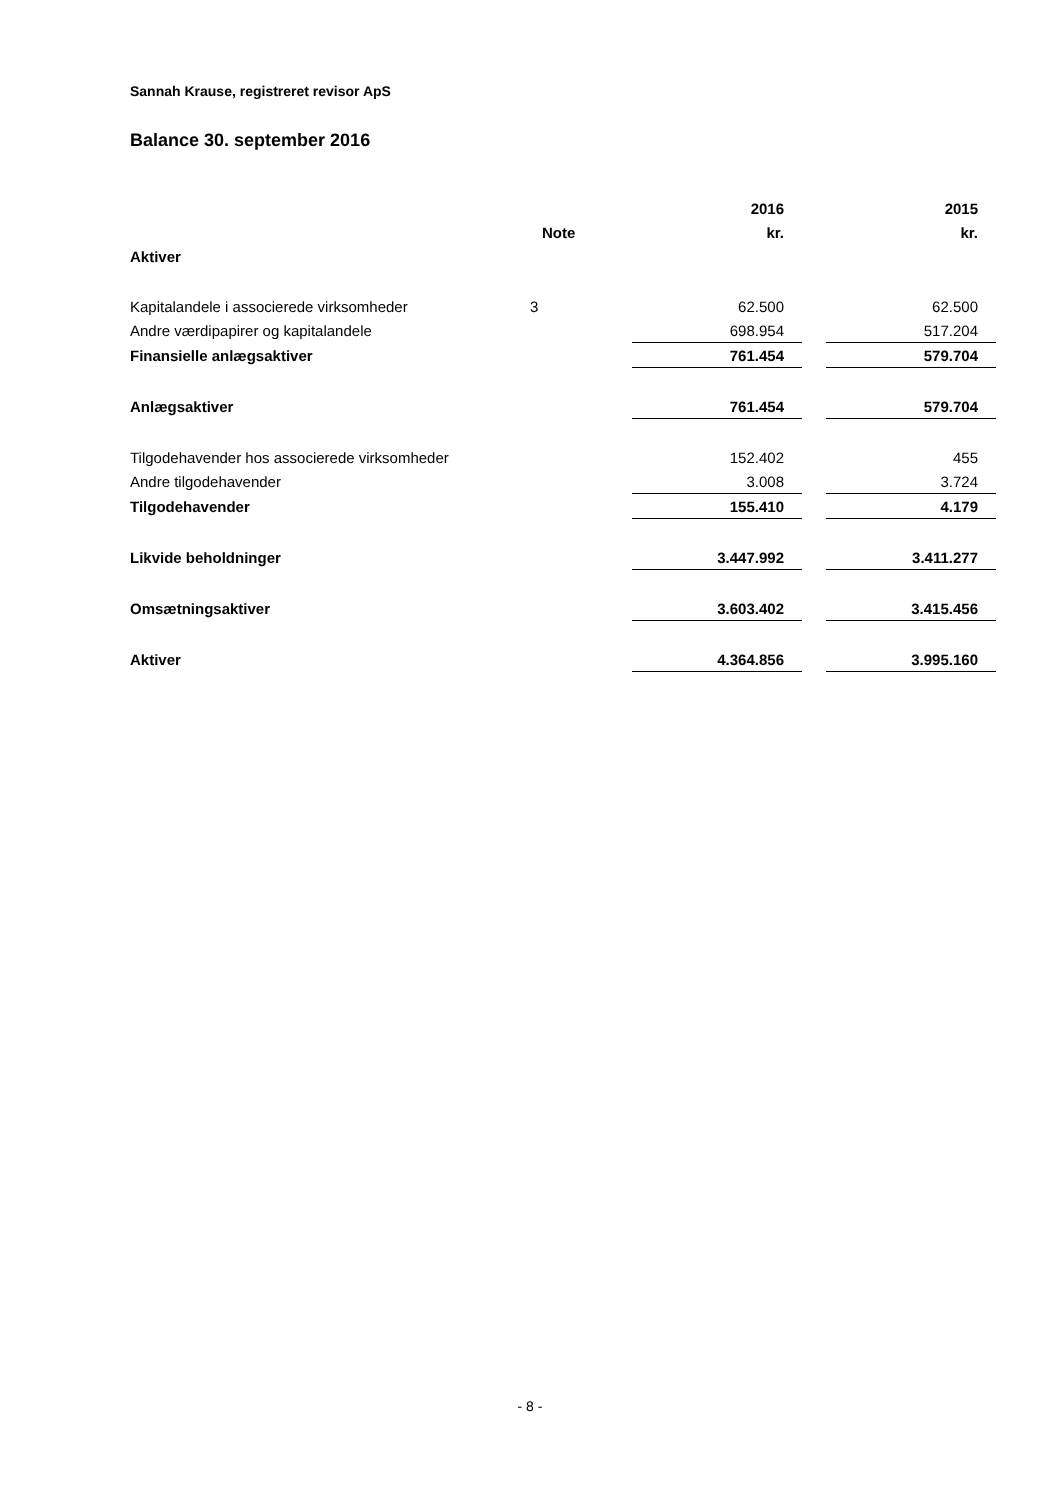Sannah Krause, registreret revisor ApS
Balance 30. september 2016
| | | 2016 | | 2015 |
| | Note | kr. | | kr. |
| Aktiver | | | | |
| Kapitalandele i associerede virksomheder | 3 | 62.500 | | 62.500 |
| Andre værdipapirer og kapitalandele | | 698.954 | | 517.204 |
| Finansielle anlægsaktiver | | 761.454 | | 579.704 |
| Anlægsaktiver | | 761.454 | | 579.704 |
| Tilgodehavender hos associerede virksomheder | | 152.402 | | 455 |
| Andre tilgodehavender | | 3.008 | | 3.724 |
| Tilgodehavender | | 155.410 | | 4.179 |
| Likvide beholdninger | | 3.447.992 | | 3.411.277 |
| Omsætningsaktiver | | 3.603.402 | | 3.415.456 |
| Aktiver | | 4.364.856 | | 3.995.160 |
- 8 -